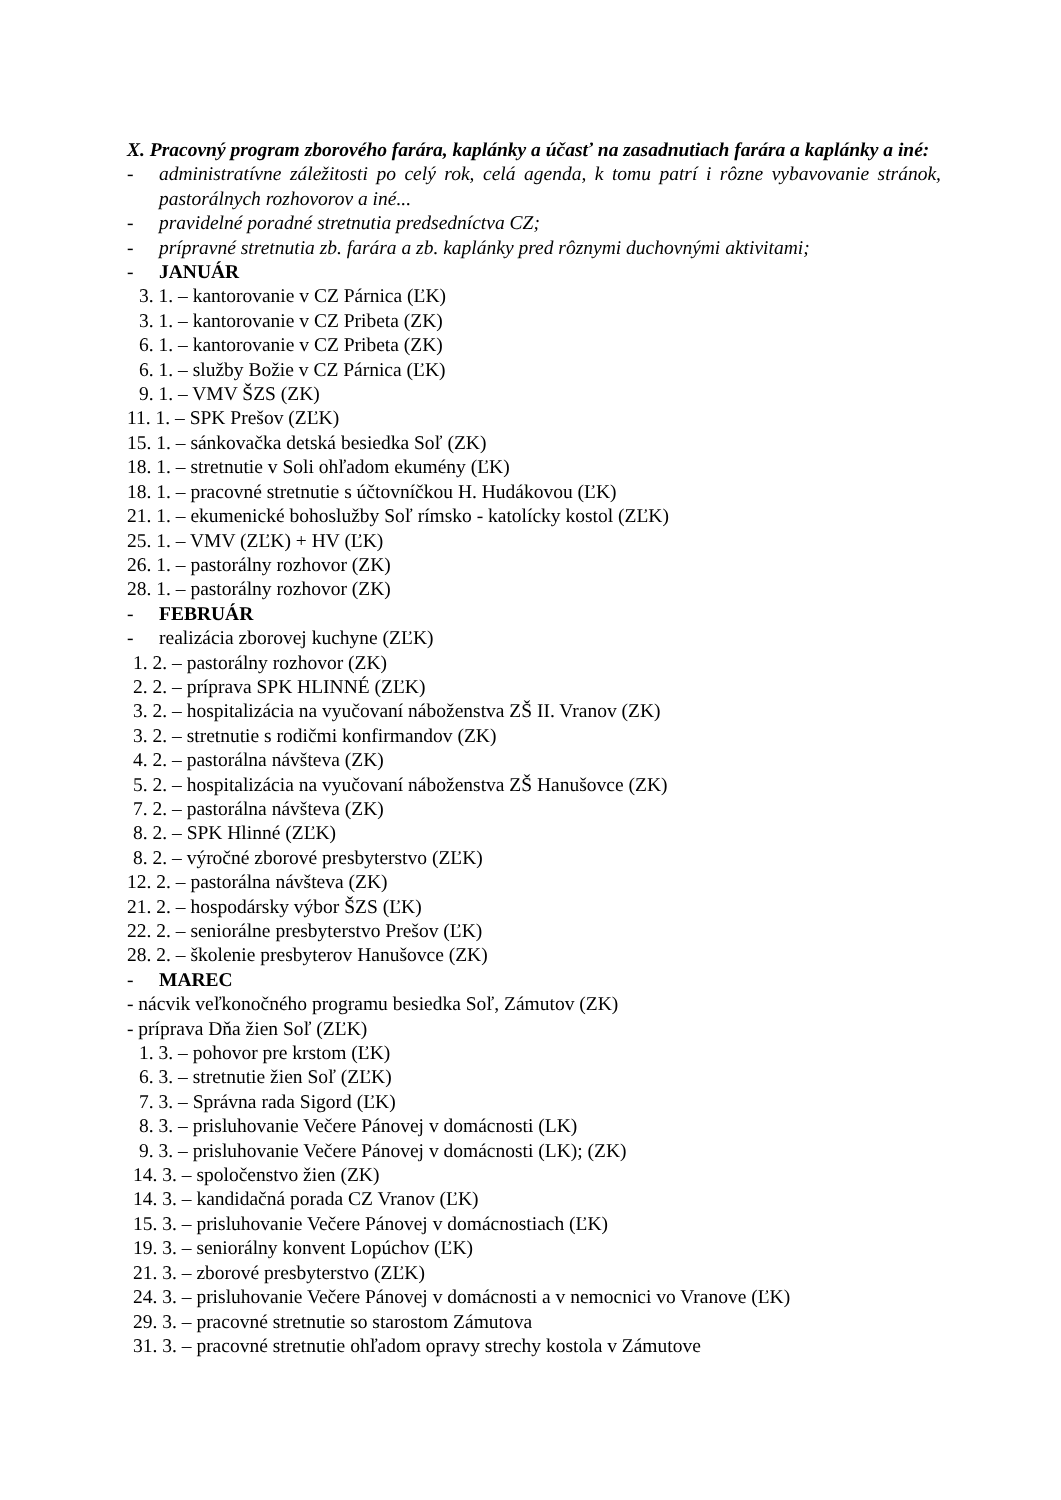X. Pracovný program zborového farára, kaplánky a účasť na zasadnutiach farára a kaplánky a iné:
- administratívne záležitosti po celý rok, celá agenda, k tomu patrí i rôzne vybavovanie stránok, pastorálnych rozhovorov a iné...
- pravidelné poradné stretnutia predsedníctva CZ;
- prípravné stretnutia zb. farára a zb. kaplánky pred rôznymi duchovnými aktivitami;
- JANUÁR
3. 1. – kantorovanie v CZ Párnica (ĽK)
3. 1. – kantorovanie v CZ Pribeta (ZK)
6. 1. – kantorovanie v CZ Pribeta (ZK)
6. 1. – služby Božie v CZ Párnica (ĽK)
9. 1. – VMV ŠZS (ZK)
11. 1. – SPK Prešov (ZĽK)
15. 1. – sánkovačka detská besiedka Soľ (ZK)
18. 1. – stretnutie v Soli ohľadom ekumény (ĽK)
18. 1. – pracovné stretnutie s účtovníčkou H. Hudákovou (ĽK)
21. 1. – ekumenické bohoslužby Soľ rímsko - katolícky kostol (ZĽK)
25. 1. – VMV (ZĽK) + HV (ĽK)
26. 1. – pastorálny rozhovor (ZK)
28. 1. – pastorálny rozhovor (ZK)
- FEBRUÁR
- realizácia zborovej kuchyne (ZĽK)
1. 2. – pastorálny rozhovor (ZK)
2. 2. – príprava SPK HLINNÉ (ZĽK)
3. 2. – hospitalizácia na vyučovaní náboženstva ZŠ II. Vranov (ZK)
3. 2. – stretnutie s rodičmi konfirmandov (ZK)
4. 2. – pastorálna návšteva (ZK)
5. 2. – hospitalizácia na vyučovaní náboženstva ZŠ Hanušovce (ZK)
7. 2. – pastorálna návšteva (ZK)
8. 2. – SPK Hlinné (ZĽK)
8. 2. – výročné zborové presbyterstvo (ZĽK)
12. 2. – pastorálna návšteva (ZK)
21. 2. – hospodársky výbor ŠZS (ĽK)
22. 2. – seniorálne presbyterstvo Prešov (ĽK)
28. 2. – školenie presbyterov Hanušovce (ZK)
- MAREC
- nácvik veľkonočného programu besiedka Soľ, Zámutov (ZK)
- príprava Dňa žien Soľ (ZĽK)
1. 3. – pohovor pre krstom (ĽK)
6. 3. – stretnutie žien Soľ (ZĽK)
7. 3. – Správna rada Sigord (ĽK)
8. 3. – prisluhovanie Večere Pánovej v domácnosti (LK)
9. 3. – prisluhovanie Večere Pánovej v domácnosti (LK); (ZK)
14. 3. – spoločenstvo žien (ZK)
14. 3. – kandidačná porada CZ Vranov (ĽK)
15. 3. – prisluhovanie Večere Pánovej v domácnostiach (ĽK)
19. 3. – seniorálny konvent Lopúchov (ĽK)
21. 3. – zborové presbyterstvo (ZĽK)
24. 3. – prisluhovanie Večere Pánovej v domácnosti a v nemocnici vo Vranove (ĽK)
29. 3. – pracovné stretnutie so starostom Zámutova
31. 3. – pracovné stretnutie ohľadom opravy strechy kostola v Zámutove